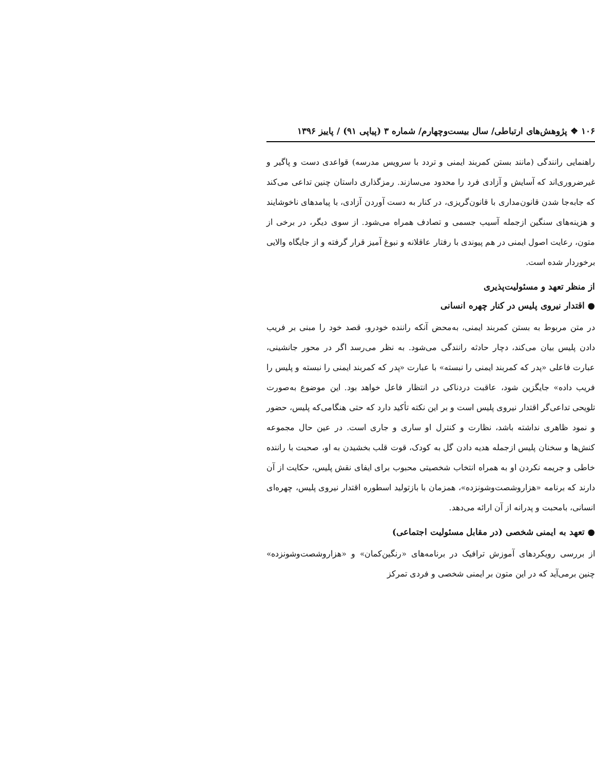۱۰۶ ❖ پژوهش‌های ارتباطی/ سال بیست‌وچهارم/ شماره ۳ (پیاپی ۹۱) / پاییز ۱۳۹۶
راهنمایی رانندگی (مانند بستن کمربند ایمنی و تردد با سرویس مدرسه) قواعدی دست و پاگیر و غیرضروری‌اند که آسایش و آزادی فرد را محدود می‌سازند. رمزگذاری داستان چنین تداعی می‌کند که جابه‌جا شدن قانون‌مداری با قانون‌گریزی، در کنار به دست آوردن آزادی، با پیامدهای ناخوشایند و هزینه‌های سنگین ازجمله آسیب جسمی و تصادف همراه می‌شود. از سوی دیگر، در برخی از متون، رعایت اصول ایمنی در هم پیوندی با رفتار عاقلانه و نبوغ آمیز قرار گرفته و از جایگاه والایی برخوردار شده است.
از منظر تعهد و مسئولیت‌پذیری
● اقتدار نیروی پلیس در کنار چهره انسانی
در متن مربوط به بستن کمربند ایمنی، به‌محض آنکه راننده خودرو، قصد خود را مبنی بر فریب دادن پلیس بیان می‌کند، دچار حادثه رانندگی می‌شود. به نظر می‌رسد اگر در محور جانشینی، عبارت فاعلی «پدر که کمربند ایمنی را نبسته» با عبارت «پدر که کمربند ایمنی را نبسته و پلیس را فریب داده» جایگزین شود، عاقبت دردناکی در انتظار فاعل خواهد بود. این موضوع به‌صورت تلویحی تداعی‌گر اقتدار نیروی پلیس است و بر این نکته تأکید دارد که حتی هنگامی‌که پلیس، حضور و نمود ظاهری نداشته باشد، نظارت و کنترل او ساری و جاری است. در عین حال مجموعه کنش‌ها و سخنان پلیس ازجمله هدیه دادن گل به کودک، قوت قلب بخشیدن به او، صحبت با راننده خاطی و جریمه نکردن او به همراه انتخاب شخصیتی محبوب برای ایفای نقش پلیس، حکایت از آن دارند که برنامه «هزاروشصت‌وشونزده»، همزمان با بازتولید اسطوره اقتدار نیروی پلیس، چهره‌ای انسانی، بامحبت و پدرانه از آن ارائه می‌دهد.
● تعهد به ایمنی شخصی (در مقابل مسئولیت اجتماعی)
از بررسی رویکردهای آموزش ترافیک در برنامه‌های «رنگین‌کمان» و «هزاروشصت‌وشونزده» چنین برمی‌آید که در این متون بر ایمنی شخصی و فردی تمرکز